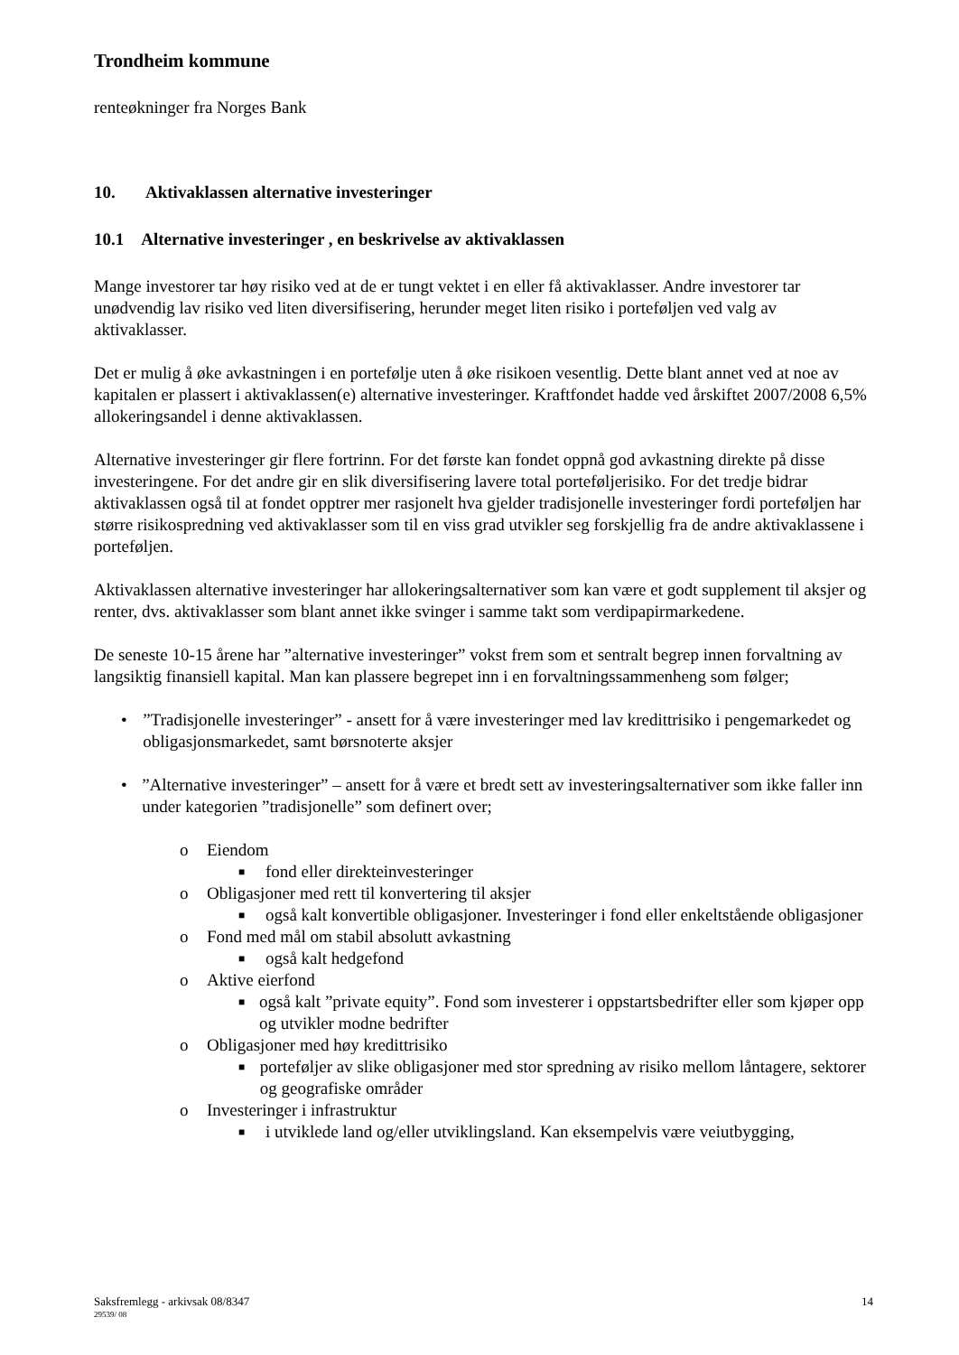Trondheim kommune
renteøkninger fra Norges Bank
10. Aktivaklassen alternative investeringer
10.1 Alternative investeringer , en beskrivelse av aktivaklassen
Mange investorer tar høy risiko ved at de er tungt vektet i en eller få aktivaklasser. Andre investorer tar unødvendig lav risiko ved liten diversifisering, herunder meget liten risiko i porteføljen ved valg av aktivaklasser.
Det er mulig å øke avkastningen i en portefølje uten å øke risikoen vesentlig. Dette blant annet ved at noe av kapitalen er plassert i aktivaklassen(e) alternative investeringer. Kraftfondet hadde ved årskiftet 2007/2008 6,5% allokeringsandel i denne aktivaklassen.
Alternative investeringer gir flere fortrinn. For det første kan fondet oppnå god avkastning direkte på disse investeringene. For det andre gir en slik diversifisering lavere total porteføljerisiko. For det tredje bidrar aktivaklassen også til at fondet opptrer mer rasjonelt hva gjelder tradisjonelle investeringer fordi porteføljen har større risikospredning ved aktivaklasser som til en viss grad utvikler seg forskjellig fra de andre aktivaklassene i porteføljen.
Aktivaklassen alternative investeringer har allokeringsalternativer som kan være et godt supplement til aksjer og renter, dvs. aktivaklasser som blant annet ikke svinger i samme takt som verdipapirmarkedene.
De seneste 10-15 årene har ”alternative investeringer” vokst frem som et sentralt begrep innen forvaltning av langsiktig finansiell kapital. Man kan plassere begrepet inn i en forvaltningssammenheng som følger;
•”Tradisjonelle investeringer” - ansett for å være investeringer med lav kredittrisiko i pengemarkedet og obligasjonsmarkedet, samt børsnoterte aksjer
•”Alternative investeringer” – ansett for å være et bredt sett av investeringsalternativer som ikke faller inn under kategorien ”tradisjonelle” som definert over;
o Eiendom
■ fond eller direkteinvesteringer
o Obligasjoner med rett til konvertering til aksjer
■ også kalt konvertible obligasjoner. Investeringer i fond eller enkeltstående obligasjoner
o Fond med mål om stabil absolutt avkastning
■ også kalt hedgefond
o Aktive eierfond
■ også kalt ”private equity”. Fond som investerer i oppstartsbedrifter eller som kjøper opp og utvikler modne bedrifter
o Obligasjoner med høy kredittrisiko
■ porteføljer av slike obligasjoner med stor spredning av risiko mellom låntagere, sektorer og geografiske områder
o Investeringer i infrastruktur
■ i utviklede land og/eller utviklingsland. Kan eksempelvis være veiutbygging,
Saksfremlegg - arkivsak 08/8347 14
29539/ 08